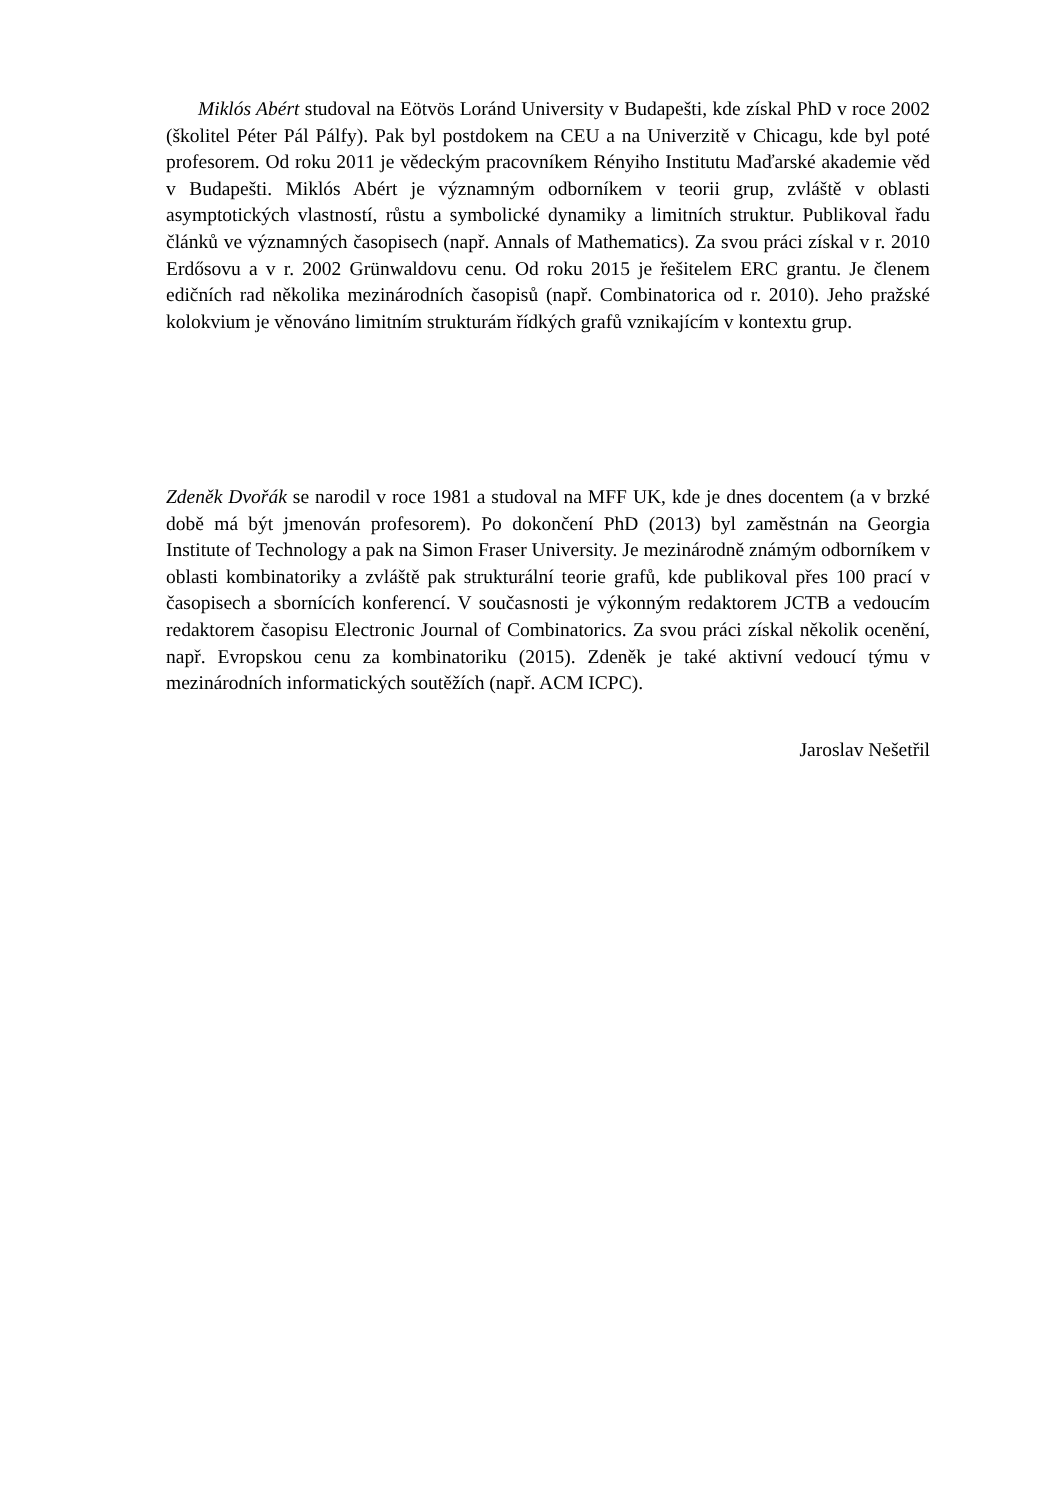Miklós Abért studoval na Eötvös Loránd University v Budapešti, kde získal PhD v roce 2002 (školitel Péter Pál Pálfy). Pak byl postdokem na CEU a na Univerzitě v Chicagu, kde byl poté profesorem. Od roku 2011 je vědeckým pracovníkem Rényiho Institutu Maďarské akademie věd v Budapešti. Miklós Abért je významným odborníkem v teorii grup, zvláště v oblasti asymptotických vlastností, růstu a symbolické dynamiky a limitních struktur. Publikoval řadu článků ve významných časopisech (např. Annals of Mathematics). Za svou práci získal v r. 2010 Erdősovu a v r. 2002 Grünwaldovu cenu. Od roku 2015 je řešitelem ERC grantu. Je členem edičních rad několika mezinárodních časopisů (např. Combinatorica od r. 2010). Jeho pražské kolokvium je věnováno limitním strukturám řídkých grafů vznikajícím v kontextu grup.
Zdeněk Dvořák se narodil v roce 1981 a studoval na MFF UK, kde je dnes docentem (a v brzké době má být jmenován profesorem). Po dokončení PhD (2013) byl zaměstnán na Georgia Institute of Technology a pak na Simon Fraser University. Je mezinárodně známým odborníkem v oblasti kombinatoriky a zvláště pak strukturální teorie grafů, kde publikoval přes 100 prací v časopisech a sbornících konferencí. V současnosti je výkonným redaktorem JCTB a vedoucím redaktorem časopisu Electronic Journal of Combinatorics. Za svou práci získal několik ocenění, např. Evropskou cenu za kombinatoriku (2015). Zdeněk je také aktivní vedoucí týmu v mezinárodních informatických soutěžích (např. ACM ICPC).
Jaroslav Nešetřil